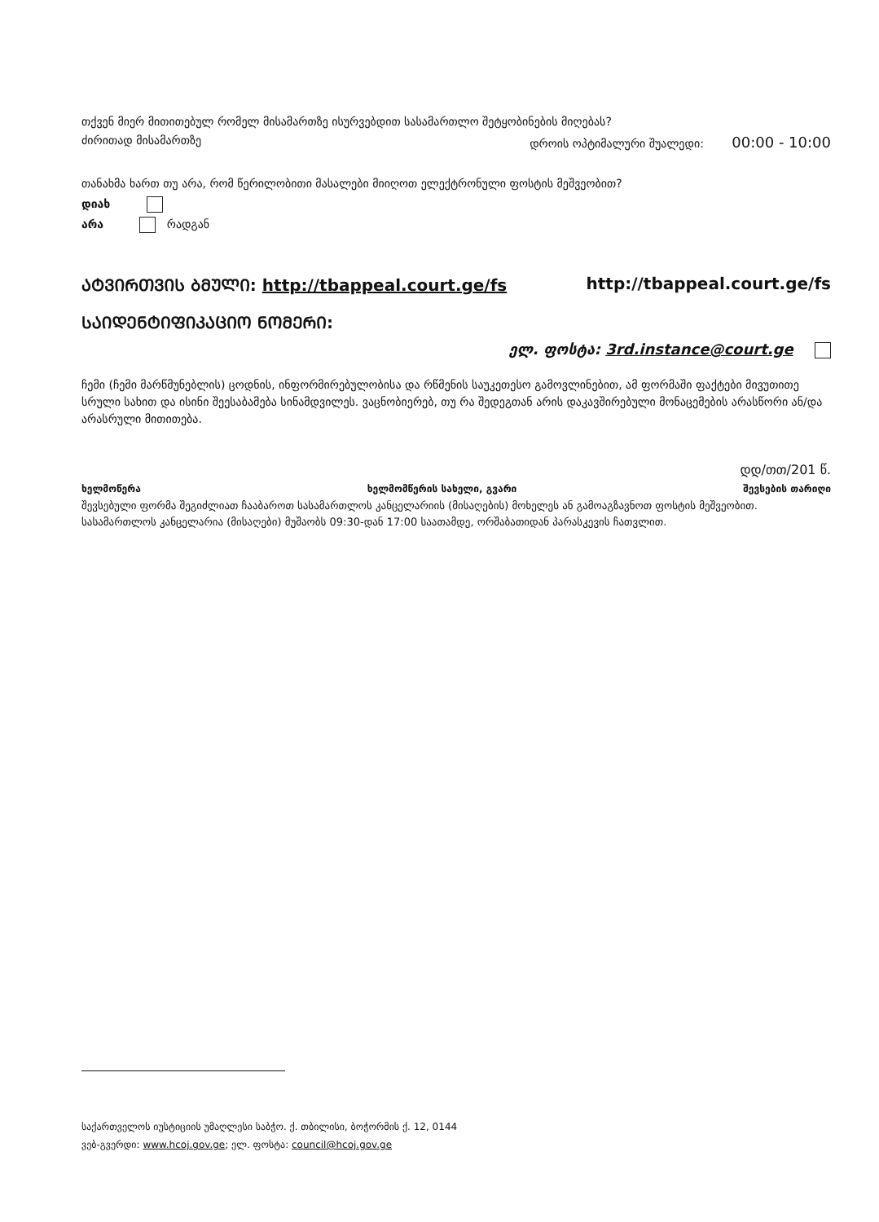თქვენ მიერ მითითებულ რომელ მისამართზე ისურვებდით სასამართლო შეტყობინების მიღებას?
ძირითად მისამართზე დროის ოპტიმალური შუალედი: 00:00 - 10:00
თანახმა ხართ თუ არა, რომ წერილობითი მასალები მიიღოთ ელექტრონული ფოსტის მეშვეობით?
დიახ
არა რადგან
ᲐᲢᲕᲘᲠᲗᲕᲘᲡ ᲑᲛᲣᲚᲘ: http://tbappeal.court.ge/fs http://tbappeal.court.ge/fs
ᲡᲐᲘᲓᲔᲜᲢᲘᲤᲘᲙᲐᲪᲘᲝ ᲜᲝᲛᲔᲠᲘ:
ელ. ფოსტა: 3rd.instance@court.ge
ჩემი (ჩემი მარწმუნებლის) ცოდნის, ინფორმირებულობისა და რწმენის საუკეთესო გამოვლინებით, ამ ფორმაში ფაქტები მივუთითე სრული სახით და ისინი შეესაბამება სინამდვილეს. ვაცნობიერებ, თუ რა შედეგთან არის დაკავშირებული მონაცემების არასწორი ან/და არასრული მითითება.
დდ/თთ/201 წ.
ხელმოწერა ხელმომწერის სახელი, გვარი შევსების თარიღი
შევსებული ფორმა შეგიძლიათ ჩააბაროთ სასამართლოს კანცელარიის (მისაღების) მოხელეს ან გამოაგზავნოთ ფოსტის მეშვეობით. სასამართლოს კანცელარია (მისაღები) მუშაობს 09:30-დან 17:00 საათამდე, ორშაბათიდან პარასკევის ჩათვლით.
საქართველოს იუსტიციის უმაღლესი საბჭო. ქ. თბილისი, ბოჭორმის ქ. 12, 0144
ვებ-გვერდი: www.hcoj.gov.ge; ელ. ფოსტა: council@hcoj.gov.ge